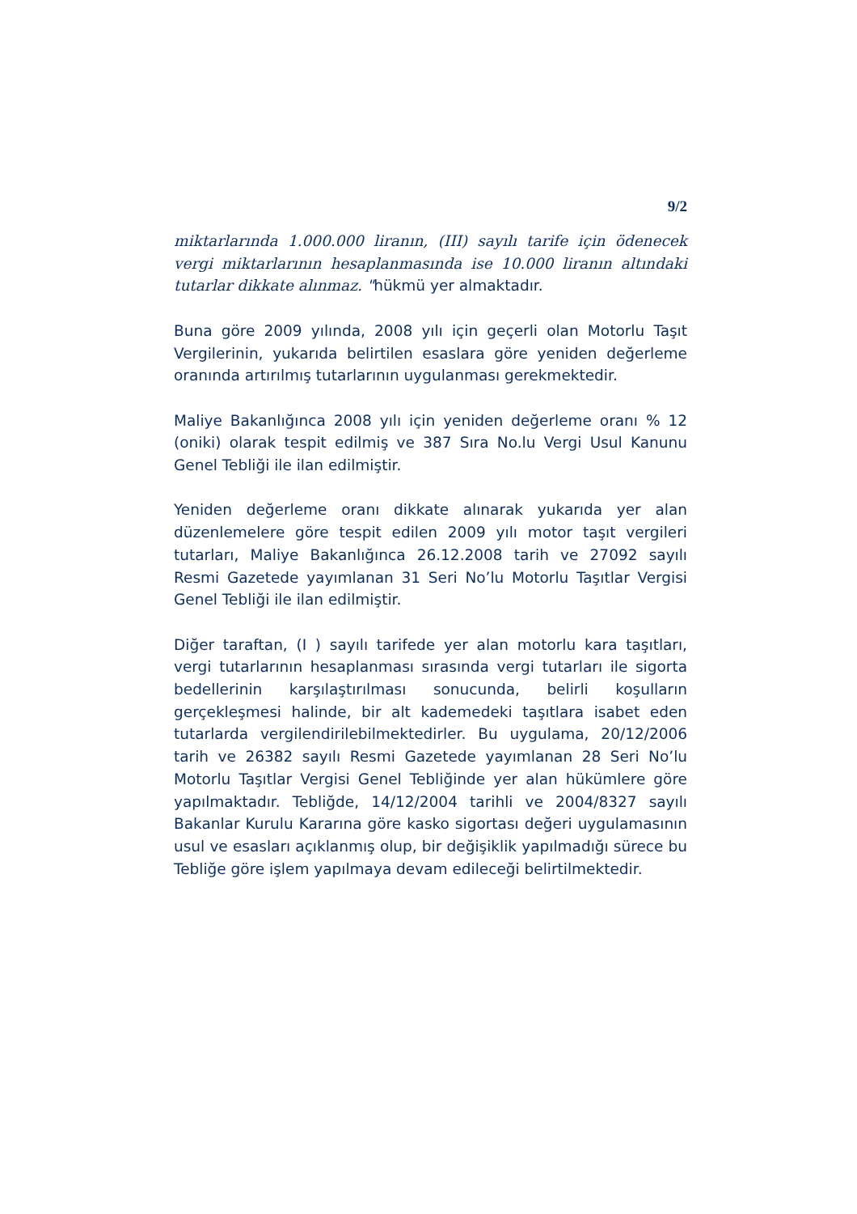9/2
miktarlarında 1.000.000 liranın, (III) sayılı tarife için ödenecek vergi miktarlarının hesaplanmasında ise 10.000 liranın altındaki tutarlar dikkate alınmaz. "hükmü yer almaktadır.
Buna göre 2009 yılında, 2008 yılı için geçerli olan Motorlu Taşıt Vergilerinin, yukarıda belirtilen esaslara göre yeniden değerleme oranında artırılmış tutarlarının uygulanması gerekmektedir.
Maliye Bakanlığınca 2008 yılı için yeniden değerleme oranı % 12 (oniki) olarak tespit edilmiş ve 387 Sıra No.lu Vergi Usul Kanunu Genel Tebliği ile ilan edilmiştir.
Yeniden değerleme oranı dikkate alınarak yukarıda yer alan düzenlemelere göre tespit edilen 2009 yılı motor taşıt vergileri tutarları, Maliye Bakanlığınca 26.12.2008 tarih ve 27092 sayılı Resmi Gazetede yayımlanan 31 Seri No’lu Motorlu Taşıtlar Vergisi Genel Tebliği ile ilan edilmiştir.
Diğer taraftan, (I ) sayılı tarifede yer alan motorlu kara taşıtları, vergi tutarlarının hesaplanması sırasında vergi tutarları ile sigorta bedellerinin karşılaştırılması sonucunda, belirli koşulların gerçekleşmesi halinde, bir alt kademedeki taşıtlara isabet eden tutarlarda vergilendirilebilmektedirler. Bu uygulama, 20/12/2006 tarih ve 26382 sayılı Resmi Gazetede yayımlanan 28 Seri No’lu Motorlu Taşıtlar Vergisi Genel Tebliğinde yer alan hükümlere göre yapılmaktadır. Tebliğde, 14/12/2004 tarihli ve 2004/8327 sayılı Bakanlar Kurulu Kararına göre kasko sigortası değeri uygulamasının usul ve esasları açıklanmış olup, bir değişiklik yapılmadığı sürece bu Tebliğe göre işlem yapılmaya devam edileceği belirtilmektedir.